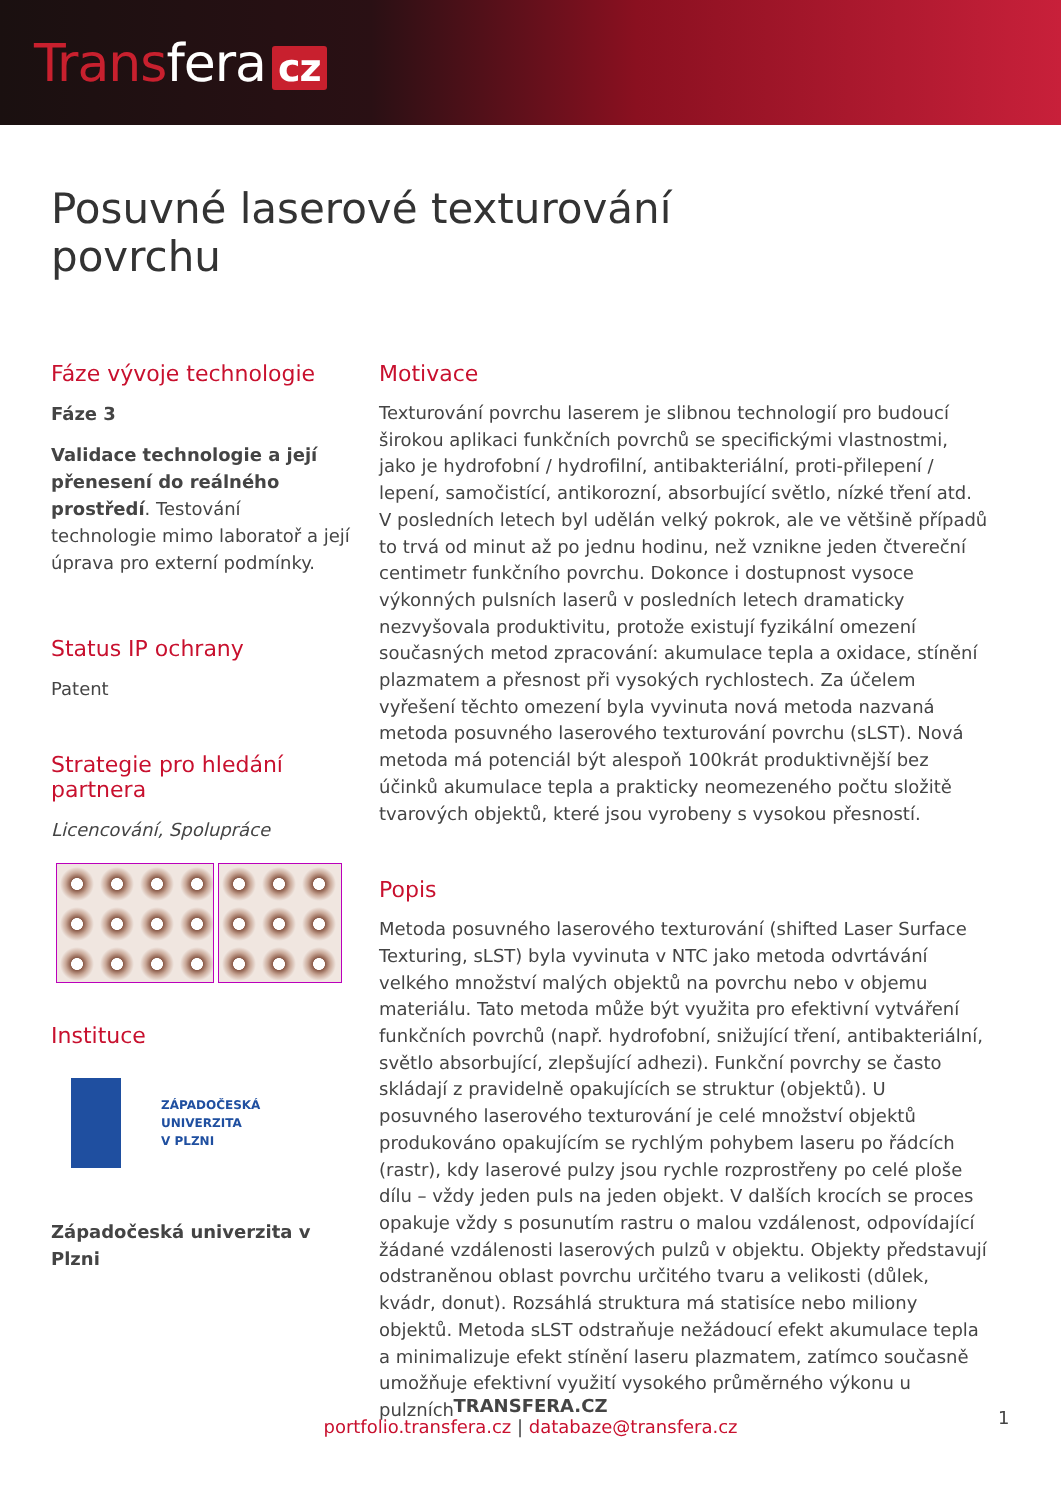Transfera cz
Posuvné laserové texturování
povrchu
Fáze vývoje technologie
Fáze 3
Validace technologie a její přenesení do reálného prostředí. Testování technologie mimo laboratoř a její úprava pro externí podmínky.
Status IP ochrany
Patent
Strategie pro hledání partnera
Licencování, Spolupráce
Instituce
ZÁPADOČESKÁ
UNIVERZITA
V PLZNI
Západočeská univerzita v Plzni
Motivace
Texturování povrchu laserem je slibnou technologií pro budoucí širokou aplikaci funkčních povrchů se specifickými vlastnostmi, jako je hydrofobní / hydrofilní, antibakteriální, proti-přilepení / lepení, samočistící, antikorozní, absorbující světlo, nízké tření atd. V posledních letech byl udělán velký pokrok, ale ve většině případů to trvá od minut až po jednu hodinu, než vznikne jeden čtvereční centimetr funkčního povrchu. Dokonce i dostupnost vysoce výkonných pulsních laserů v posledních letech dramaticky nezvyšovala produktivitu, protože existují fyzikální omezení současných metod zpracování: akumulace tepla a oxidace, stínění plazmatem a přesnost při vysokých rychlostech. Za účelem vyřešení těchto omezení byla vyvinuta nová metoda nazvaná metoda posuvného laserového texturování povrchu (sLST). Nová metoda má potenciál být alespoň 100krát produktivnější bez účinků akumulace tepla a prakticky neomezeného počtu složitě tvarových objektů, které jsou vyrobeny s vysokou přesností.
Popis
Metoda posuvného laserového texturování (shifted Laser Surface Texturing, sLST) byla vyvinuta v NTC jako metoda odvrtávání velkého množství malých objektů na povrchu nebo v objemu materiálu. Tato metoda může být využita pro efektivní vytváření funkčních povrchů (např. hydrofobní, snižující tření, antibakteriální, světlo absorbující, zlepšující adhezi). Funkční povrchy se často skládají z pravidelně opakujících se struktur (objektů). U posuvného laserového texturování je celé množství objektů produkováno opakujícím se rychlým pohybem laseru po řádcích (rastr), kdy laserové pulzy jsou rychle rozprostřeny po celé ploše dílu – vždy jeden puls na jeden objekt. V dalších krocích se proces opakuje vždy s posunutím rastru o malou vzdálenost, odpovídající žádané vzdálenosti laserových pulzů v objektu. Objekty představují odstraněnou oblast povrchu určitého tvaru a velikosti (důlek, kvádr, donut). Rozsáhlá struktura má statisíce nebo miliony objektů. Metoda sLST odstraňuje nežádoucí efekt akumulace tepla a minimalizuje efekt stínění laseru plazmatem, zatímco současně umožňuje efektivní využití vysokého průměrného výkonu u pulzních
TRANSFERA.CZ
portfolio.transfera.cz | databaze@transfera.cz
1